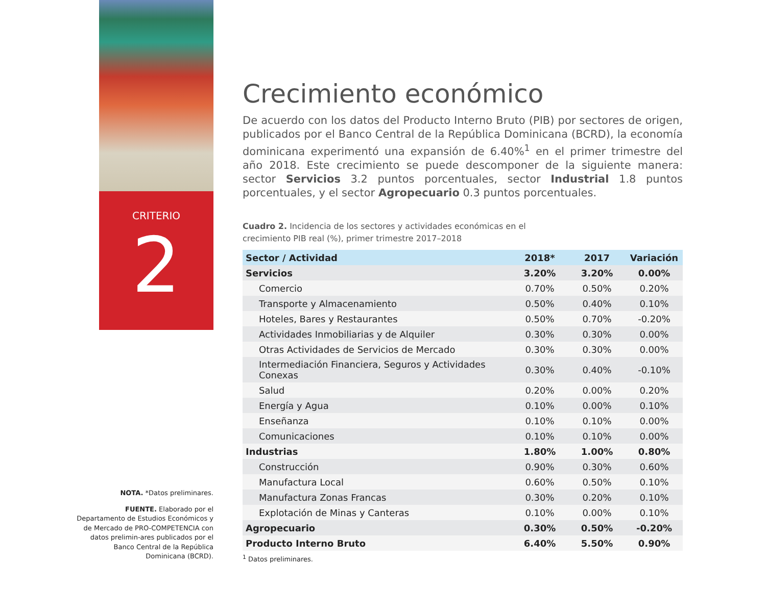CRITERIO
2
NOTA. *Datos preliminares.
FUENTE. Elaborado por el Departamento de Estudios Económicos y de Mercado de PRO-COMPETENCIA con datos prelimin-ares publicados por el Banco Central de la República Dominicana (BCRD).
Crecimiento económico
De acuerdo con los datos del Producto Interno Bruto (PIB) por sectores de origen, publicados por el Banco Central de la República Dominicana (BCRD), la economía dominicana experimentó una expansión de 6.40%<sup>1</sup> en el primer trimestre del año 2018. Este crecimiento se puede descomponer de la siguiente manera: sector Servicios 3.2 puntos porcentuales, sector Industrial 1.8 puntos porcentuales, y el sector Agropecuario 0.3 puntos porcentuales.
Cuadro 2. Incidencia de los sectores y actividades económicas en el
crecimiento PIB real (%), primer trimestre 2017–2018
| Sector / Actividad | 2018* | 2017 | Variación |
| --- | --- | --- | --- |
| Servicios | 3.20% | 3.20% | 0.00% |
| Comercio | 0.70% | 0.50% | 0.20% |
| Transporte y Almacenamiento | 0.50% | 0.40% | 0.10% |
| Hoteles, Bares y Restaurantes | 0.50% | 0.70% | -0.20% |
| Actividades Inmobiliarias y de Alquiler | 0.30% | 0.30% | 0.00% |
| Otras Actividades de Servicios de Mercado | 0.30% | 0.30% | 0.00% |
| Intermediación Financiera, Seguros y Actividades Conexas | 0.30% | 0.40% | -0.10% |
| Salud | 0.20% | 0.00% | 0.20% |
| Energía y Agua | 0.10% | 0.00% | 0.10% |
| Enseñanza | 0.10% | 0.10% | 0.00% |
| Comunicaciones | 0.10% | 0.10% | 0.00% |
| Industrias | 1.80% | 1.00% | 0.80% |
| Construcción | 0.90% | 0.30% | 0.60% |
| Manufactura Local | 0.60% | 0.50% | 0.10% |
| Manufactura Zonas Francas | 0.30% | 0.20% | 0.10% |
| Explotación de Minas y Canteras | 0.10% | 0.00% | 0.10% |
| Agropecuario | 0.30% | 0.50% | -0.20% |
| Producto Interno Bruto | 6.40% | 5.50% | 0.90% |
<sup>1</sup> Datos preliminares.